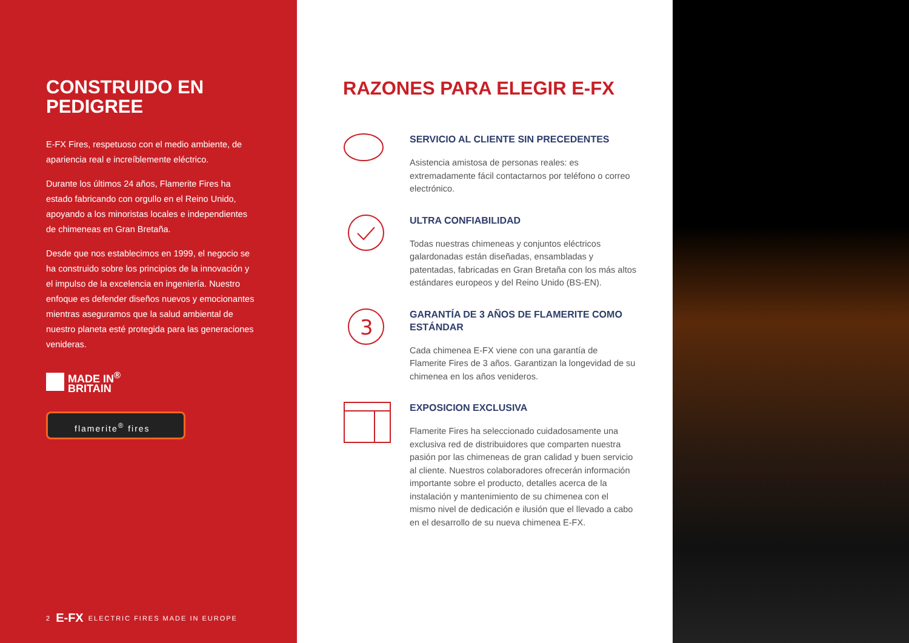CONSTRUIDO EN PEDIGREE
E-FX Fires, respetuoso con el medio ambiente, de apariencia real e increíblemente eléctrico.
Durante los últimos 24 años, Flamerite Fires ha estado fabricando con orgullo en el Reino Unido, apoyando a los minoristas locales e independientes de chimeneas en Gran Bretaña.
Desde que nos establecimos en 1999, el negocio se ha construido sobre los principios de la innovación y el impulso de la excelencia en ingeniería. Nuestro enfoque es defender diseños nuevos y emocionantes mientras aseguramos que la salud ambiental de nuestro planeta esté protegida para las generaciones venideras.
MADE IN<sup>®</sup>
BRITAIN
flamerite<sup>®</sup> fires
2 E-FX ELECTRIC FIRES MADE IN EUROPE
RAZONES PARA ELEGIR E-FX
SERVICIO AL CLIENTE SIN PRECEDENTES
Asistencia amistosa de personas reales: es extremadamente fácil contactarnos por teléfono o correo electrónico.
ULTRA CONFIABILIDAD
Todas nuestras chimeneas y conjuntos eléctricos galardonadas están diseñadas, ensambladas y patentadas, fabricadas en Gran Bretaña con los más altos estándares europeos y del Reino Unido (BS-EN).
3
GARANTÍA DE 3 AÑOS DE FLAMERITE COMO ESTÁNDAR
Cada chimenea E-FX viene con una garantía de Flamerite Fires de 3 años. Garantizan la longevidad de su chimenea en los años venideros.
EXPOSICION EXCLUSIVA
Flamerite Fires ha seleccionado cuidadosamente una exclusiva red de distribuidores que comparten nuestra pasión por las chimeneas de gran calidad y buen servicio al cliente. Nuestros colaboradores ofrecerán información importante sobre el producto, detalles acerca de la instalación y mantenimiento de su chimenea con el mismo nivel de dedicación e ilusión que el llevado a cabo en el desarrollo de su nueva chimenea E-FX.